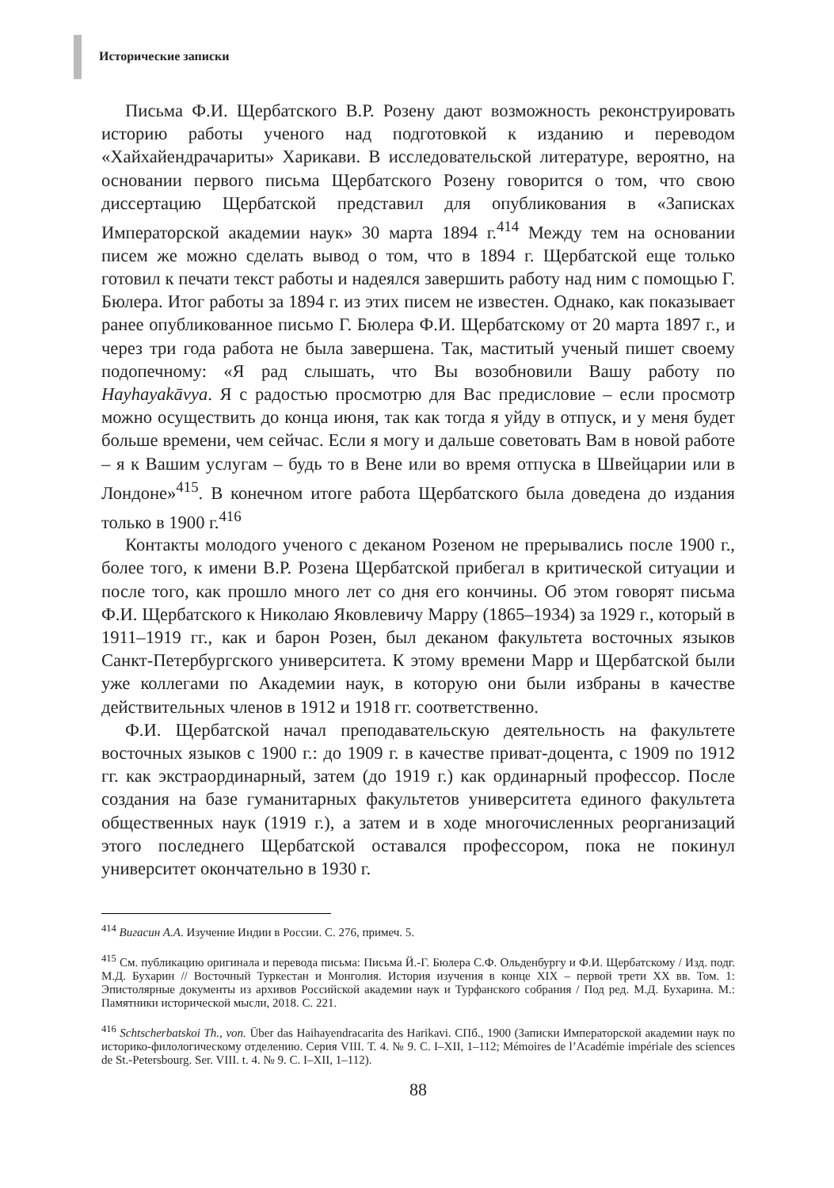Исторические записки
Письма Ф.И. Щербатского В.Р. Розену дают возможность реконструировать историю работы ученого над подготовкой к изданию и переводом «Хайхайендрачариты» Харикави. В исследовательской литературе, вероятно, на основании первого письма Щербатского Розену говорится о том, что свою диссертацию Щербатской представил для опубликования в «Записках Императорской академии наук» 30 марта 1894 г.<sup>414</sup> Между тем на основании писем же можно сделать вывод о том, что в 1894 г. Щербатской еще только готовил к печати текст работы и надеялся завершить работу над ним с помощью Г. Бюлера. Итог работы за 1894 г. из этих писем не известен. Однако, как показывает ранее опубликованное письмо Г. Бюлера Ф.И. Щербатскому от 20 марта 1897 г., и через три года работа не была завершена. Так, маститый ученый пишет своему подопечному: «Я рад слышать, что Вы возобновили Вашу работу по Hayhayakāvya. Я с радостью просмотрю для Вас предисловие – если просмотр можно осуществить до конца июня, так как тогда я уйду в отпуск, и у меня будет больше времени, чем сейчас. Если я могу и дальше советовать Вам в новой работе – я к Вашим услугам – будь то в Вене или во время отпуска в Швейцарии или в Лондоне»<sup>415</sup>. В конечном итоге работа Щербатского была доведена до издания только в 1900 г.<sup>416</sup>
Контакты молодого ученого с деканом Розеном не прерывались после 1900 г., более того, к имени В.Р. Розена Щербатской прибегал в критической ситуации и после того, как прошло много лет со дня его кончины. Об этом говорят письма Ф.И. Щербатского к Николаю Яковлевичу Марру (1865–1934) за 1929 г., который в 1911–1919 гг., как и барон Розен, был деканом факультета восточных языков Санкт-Петербургского университета. К этому времени Марр и Щербатской были уже коллегами по Академии наук, в которую они были избраны в качестве действительных членов в 1912 и 1918 гг. соответственно.
Ф.И. Щербатской начал преподавательскую деятельность на факультете восточных языков с 1900 г.: до 1909 г. в качестве приват-доцента, с 1909 по 1912 гг. как экстраординарный, затем (до 1919 г.) как ординарный профессор. После создания на базе гуманитарных факультетов университета единого факультета общественных наук (1919 г.), а затем и в ходе многочисленных реорганизаций этого последнего Щербатской оставался профессором, пока не покинул университет окончательно в 1930 г.
<sup>414</sup> Вигасин А.А. Изучение Индии в России. С. 276, примеч. 5.
<sup>415</sup> См. публикацию оригинала и перевода письма: Письма Й.-Г. Бюлера С.Ф. Ольденбургу и Ф.И. Щербатскому / Изд. подг. М.Д. Бухарин // Восточный Туркестан и Монголия. История изучения в конце XIX – первой трети XX вв. Том. 1: Эпистолярные документы из архивов Российской академии наук и Турфанского собрания / Под ред. М.Д. Бухарина. М.: Памятники исторической мысли, 2018. С. 221.
<sup>416</sup> Schtscherbatskoi Th., von. Über das Haihayendracarita des Harikavi. СПб., 1900 (Записки Императорской академии наук по историко-филологическому отделению. Серия VIII. Т. 4. № 9. С. I–XII, 1–112; Mémoires de l’Académie impériale des sciences de St.-Petersbourg. Ser. VIII. t. 4. № 9. С. I–XII, 1–112).
88